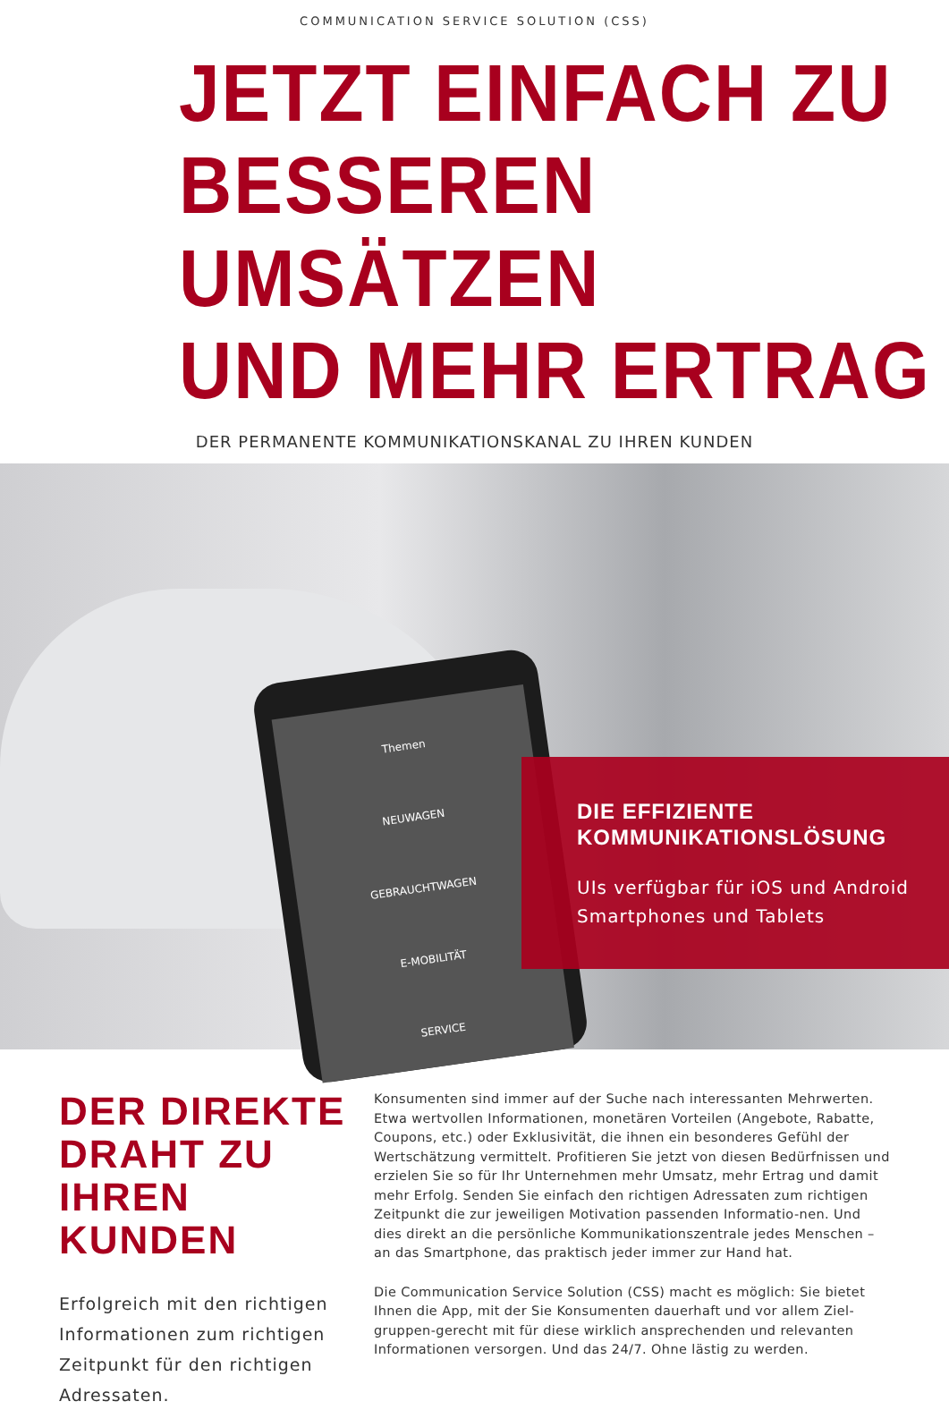COMMUNICATION SERVICE SOLUTION (CSS)
JETZT EINFACH ZU
BESSEREN UMSÄTZEN
UND MEHR ERTRAG
DER PERMANENTE KOMMUNIKATIONSKANAL ZU IHREN KUNDEN
Themen
NEUWAGEN
GEBRAUCHTWAGEN
E-MOBILITÄT
SERVICE
DIE EFFIZIENTE
KOMMUNIKATIONSLÖSUNG
UIs verfügbar für iOS und Android Smartphones und Tablets
DER DIREKTE DRAHT ZU IHREN KUNDEN
Erfolgreich mit den richtigen Informationen zum richtigen Zeitpunkt für den richtigen Adressaten.
Konsumenten sind immer auf der Suche nach interessanten Mehrwerten. Etwa wertvollen Informationen, monetären Vorteilen (Angebote, Rabatte, Coupons, etc.) oder Exklusivität, die ihnen ein besonderes Gefühl der Wertschätzung vermittelt. Profitieren Sie jetzt von diesen Bedürfnissen und erzielen Sie so für Ihr Unternehmen mehr Umsatz, mehr Ertrag und damit mehr Erfolg. Senden Sie einfach den richtigen Adressaten zum richtigen Zeitpunkt die zur jeweiligen Motivation passenden Informatio-nen. Und dies direkt an die persönliche Kommunikationszentrale jedes Menschen – an das Smartphone, das praktisch jeder immer zur Hand hat.
Die Communication Service Solution (CSS) macht es möglich: Sie bietet Ihnen die App, mit der Sie Konsumenten dauerhaft und vor allem Ziel-gruppen-gerecht mit für diese wirklich ansprechenden und relevanten Informationen versorgen. Und das 24/7. Ohne lästig zu werden.